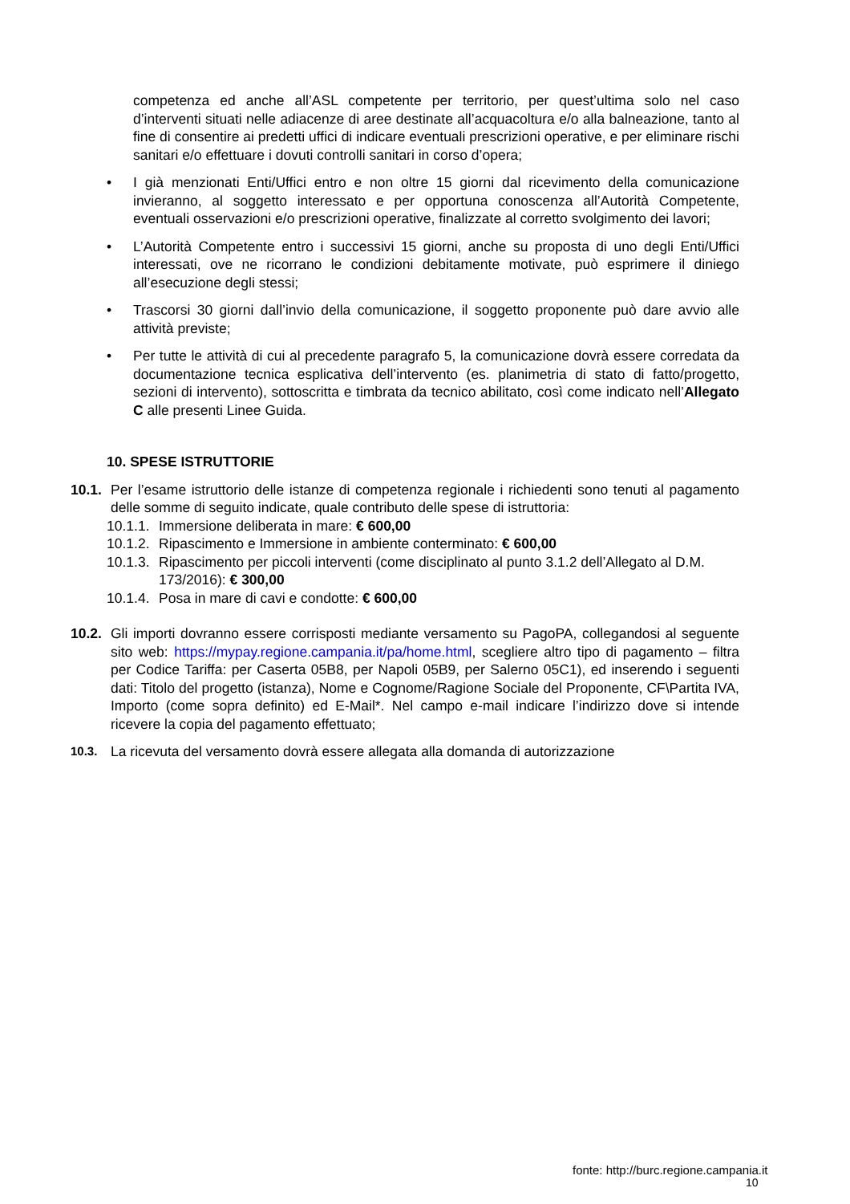competenza ed anche all’ASL competente per territorio, per quest’ultima solo nel caso d’interventi situati nelle adiacenze di aree destinate all’acquacoltura e/o alla balneazione, tanto al fine di consentire ai predetti uffici di indicare eventuali prescrizioni operative, e per eliminare rischi sanitari e/o effettuare i dovuti controlli sanitari in corso d’opera;
• I già menzionati Enti/Uffici entro e non oltre 15 giorni dal ricevimento della comunicazione invieranno, al soggetto interessato e per opportuna conoscenza all’Autorità Competente, eventuali osservazioni e/o prescrizioni operative, finalizzate al corretto svolgimento dei lavori;
• L’Autorità Competente entro i successivi 15 giorni, anche su proposta di uno degli Enti/Uffici interessati, ove ne ricorrano le condizioni debitamente motivate, può esprimere il diniego all’esecuzione degli stessi;
• Trascorsi 30 giorni dall’invio della comunicazione, il soggetto proponente può dare avvio alle attività previste;
• Per tutte le attività di cui al precedente paragrafo 5, la comunicazione dovrà essere corredata da documentazione tecnica esplicativa dell’intervento (es. planimetria di stato di fatto/progetto, sezioni di intervento), sottoscritta e timbrata da tecnico abilitato, così come indicato nell’Allegato C alle presenti Linee Guida.
10. SPESE ISTRUTTORIE
10.1. Per l’esame istruttorio delle istanze di competenza regionale i richiedenti sono tenuti al pagamento delle somme di seguito indicate, quale contributo delle spese di istruttoria:
10.1.1. Immersione deliberata in mare: € 600,00
10.1.2. Ripascimento e Immersione in ambiente conterminato: € 600,00
10.1.3. Ripascimento per piccoli interventi (come disciplinato al punto 3.1.2 dell’Allegato al D.M. 173/2016): € 300,00
10.1.4. Posa in mare di cavi e condotte: € 600,00
10.2. Gli importi dovranno essere corrisposti mediante versamento su PagoPA, collegandosi al seguente sito web: https://mypay.regione.campania.it/pa/home.html, scegliere altro tipo di pagamento – filtra per Codice Tariffa: per Caserta 05B8, per Napoli 05B9, per Salerno 05C1), ed inserendo i seguenti dati: Titolo del progetto (istanza), Nome e Cognome/Ragione Sociale del Proponente, CF\Partita IVA, Importo (come sopra definito) ed E-Mail*. Nel campo e-mail indicare l’indirizzo dove si intende ricevere la copia del pagamento effettuato;
10.3. La ricevuta del versamento dovrà essere allegata alla domanda di autorizzazione
fonte: http://burc.regione.campania.it
10